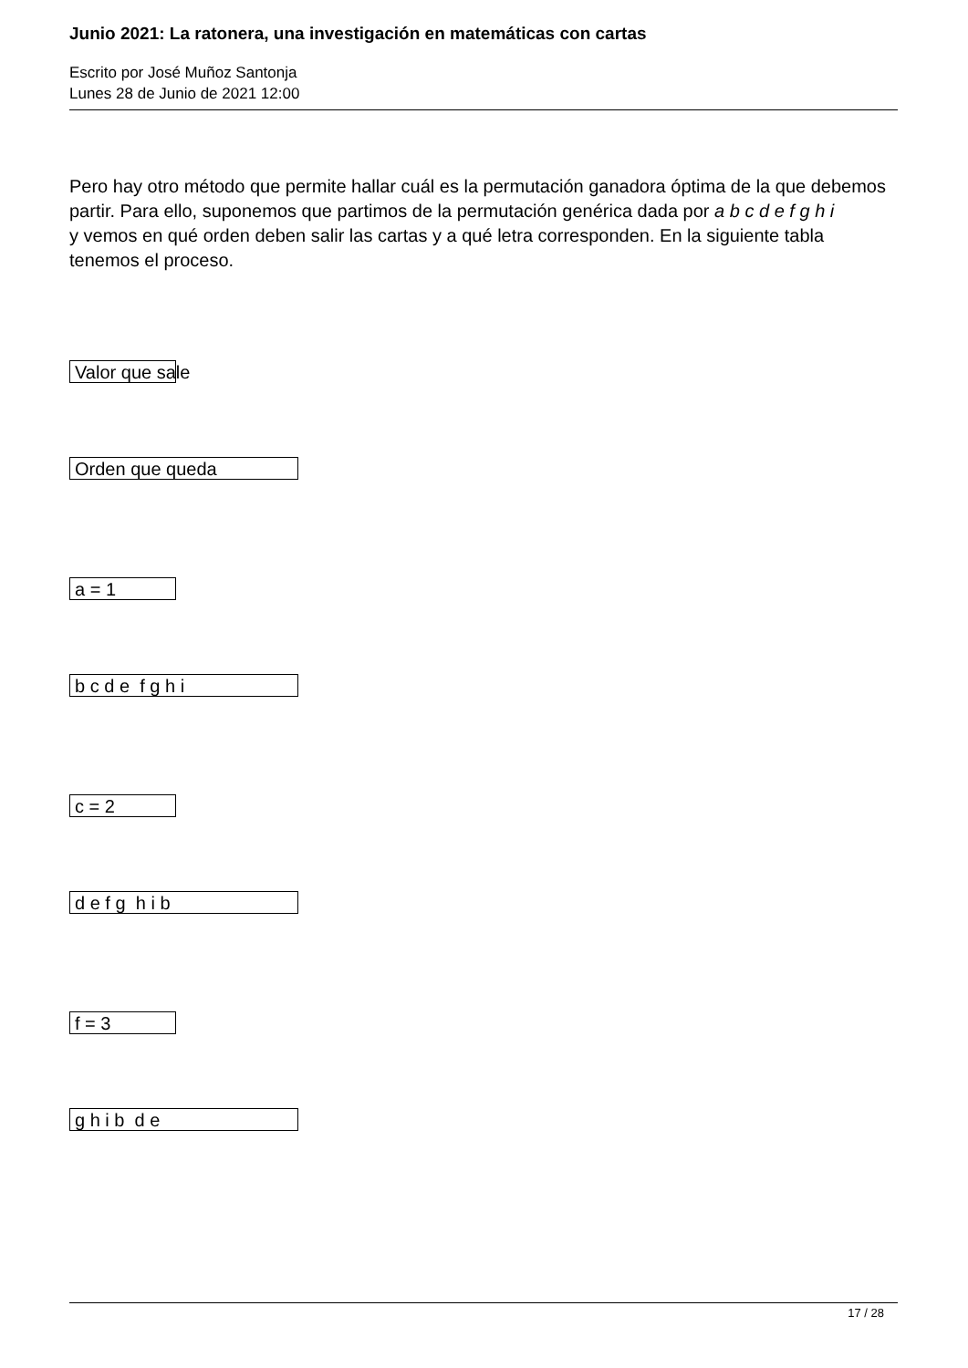Junio 2021: La ratonera, una investigación en matemáticas con cartas
Escrito por José Muñoz Santonja
Lunes 28 de Junio de 2021 12:00
Pero hay otro método que permite hallar cuál es la permutación ganadora óptima de la que debemos partir. Para ello, suponemos que partimos de la permutación genérica dada por a b c d e f g h i
y vemos en qué orden deben salir las cartas y a qué letra corresponden. En la siguiente tabla tenemos el proceso.
Valor que sale
Orden que queda
a = 1
b c d e f g h i
c = 2
d e f g h i b
f = 3
g h i b d e
17 / 28